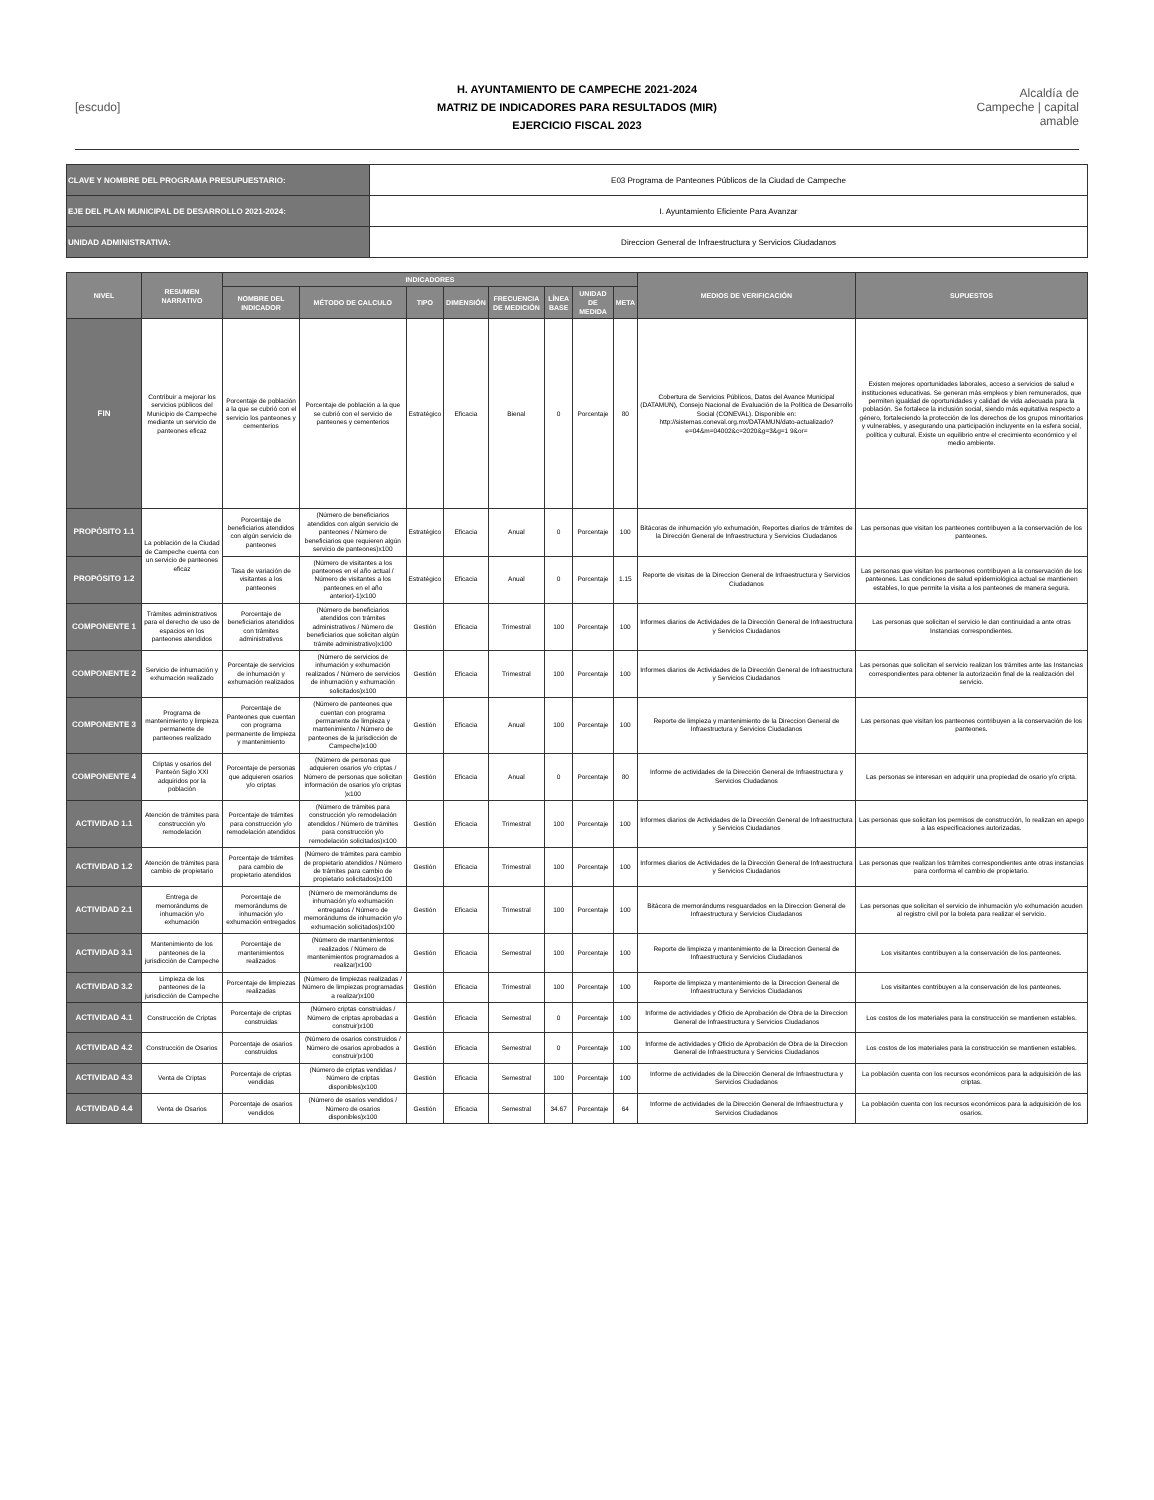[escudo]
H. AYUNTAMIENTO DE CAMPECHE 2021-2024
MATRIZ DE INDICADORES PARA RESULTADOS (MIR)
EJERCICIO FISCAL 2023
Alcaldía de Campeche | capital amable
| CLAVE Y NOMBRE DEL PROGRAMA PRESUPUESTARIO: | E03 Programa de Panteones Públicos de la Ciudad de Campeche |
| EJE DEL PLAN MUNICIPAL DE DESARROLLO 2021-2024: | I. Ayuntamiento Eficiente Para Avanzar |
| UNIDAD ADMINISTRATIVA: | Direccion General de Infraestructura y Servicios Ciudadanos |
| NIVEL | RESUMEN NARRATIVO | INDICADORES | | | | | | | | MEDIOS DE VERIFICACIÓN | SUPUESTOS |
| --- | --- | --- | --- | --- | --- | --- | --- | --- | --- | --- | --- |
| | | NOMBRE DEL INDICADOR | MÉTODO DE CALCULO | TIPO | DIMENSIÓN | FRECUENCIA DE MEDICIÓN | LÍNEA BASE | UNIDAD DE MEDIDA | META | | |
| FIN | Contribuir a mejorar los servicios públicos del Municipio de Campeche mediante un servicio de panteones eficaz | Porcentaje de población a la que se cubrió con el servicio los panteones y cementerios | Porcentaje de población a la que se cubrió con el servicio de panteones y cementerios | Estratégico | Eficacia | Bienal | 0 | Porcentaje | 80 | Cobertura de Servicios Públicos, Datos del Avance Municipal (DATAMUN), Consejo Nacional de Evaluación de la Política de Desarrollo Social (CONEVAL). Disponible en: http://sistemas.coneval.org.mx/DATAMUN/dato-actualizado?e=04&m=04002&c=2020&g=3&g=1 9&or= | Existen mejores oportunidades laborales, acceso a servicios de salud e instituciones educativas. Se generan más empleos y bien remunerados, que permiten igualdad de oportunidades y calidad de vida adecuada para la población. Se fortalece la inclusión social, siendo más equitativa respecto a género, fortaleciendo la protección de los derechos de los grupos minoritarios y vulnerables, y asegurando una participación incluyente en la esfera social, política y cultural. Existe un equilibrio entre el crecimiento económico y el medio ambiente. |
| PROPÓSITO 1.1 | La población de la Ciudad de Campeche cuenta con un servicio de panteones eficaz | Porcentaje de beneficiarios atendidos con algún servicio de panteones | (Número de beneficiarios atendidos con algún servicio de panteones / Número de beneficiarios que requieren algún servicio de panteones)x100 | Estratégico | Eficacia | Anual | 0 | Porcentaje | 100 | Bitácoras de inhumación y/o exhumación, Reportes diarios de trámites de la Dirección General de Infraestructura y Servicios Ciudadanos | Las personas que visitan los panteones contribuyen a la conservación de los panteones. |
| PROPÓSITO 1.2 | | Tasa de variación de visitantes a los panteones | (Número de visitantes a los panteones en el año actual / Número de visitantes a los panteones en el año anterior)-1)x100 | Estratégico | Eficacia | Anual | 0 | Porcentaje | 1.15 | Reporte de visitas de la Direccion General de Infraestructura y Servicios Ciudadanos | Las personas que visitan los panteones contribuyen a la conservación de los panteones. Las condiciones de salud epidemiológica actual se mantienen estables, lo que permite la visita a los panteones de manera segura. |
| COMPONENTE 1 | Trámites administrativos para el derecho de uso de espacios en los panteones atendidos | Porcentaje de beneficiarios atendidos con trámites administrativos | (Número de beneficiarios atendidos con trámites administrativos / Número de beneficiarios que solicitan algún trámite administrativo)x100 | Gestión | Eficacia | Trimestral | 100 | Porcentaje | 100 | Informes diarios de Actividades de la Dirección General de Infraestructura y Servicios Ciudadanos | Las personas que solicitan el servicio le dan continuidad a ante otras Instancias correspondientes. |
| COMPONENTE 2 | Servicio de inhumación y exhumación realizado | Porcentaje de servicios de inhumación y exhumación realizados | (Número de servicios de inhumación y exhumación realizados / Número de servicios de inhumación y exhumación solicitados)x100 | Gestión | Eficacia | Trimestral | 100 | Porcentaje | 100 | Informes diarios de Actividades de la Dirección General de Infraestructura y Servicios Ciudadanos | Las personas que solicitan el servicio realizan los trámites ante las Instancias correspondientes para obtener la autorización final de la realización del servicio. |
| COMPONENTE 3 | Programa de mantenimiento y limpieza permanente de panteones realizado | Porcentaje de Panteones que cuentan con programa permanente de limpieza y mantenimiento | (Número de panteones que cuentan con programa permanente de limpieza y mantenimiento / Número de panteones de la jurisdicción de Campeche)x100 | Gestión | Eficacia | Anual | 100 | Porcentaje | 100 | Reporte de limpieza y mantenimiento de la Direccion General de Infraestructura y Servicios Ciudadanos | Las personas que visitan los panteones contribuyen a la conservación de los panteones. |
| COMPONENTE 4 | Criptas y osarios del Panteón Siglo XXI adquiridos por la población | Porcentaje de personas que adquieren osarios y/o criptas | (Número de personas que adquieren osarios y/o criptas / Número de personas que solicitan información de osarios y/o criptas )x100 | Gestión | Eficacia | Anual | 0 | Porcentaje | 80 | Informe de actividades de la Dirección General de Infraestructura y Servicios Ciudadanos | Las personas se interesan en adquirir una propiedad de osario y/o cripta. |
| ACTIVIDAD 1.1 | Atención de trámites para construcción y/o remodelación | Porcentaje de trámites para construcción y/o remodelación atendidos | (Número de trámites para construcción y/o remodelación atendidos / Número de trámites para construcción y/o remodelación solicitados)x100 | Gestión | Eficacia | Trimestral | 100 | Porcentaje | 100 | Informes diarios de Actividades de la Dirección General de Infraestructura y Servicios Ciudadanos | Las personas que solicitan los permisos de construcción, lo realizan en apego a las especificaciones autorizadas. |
| ACTIVIDAD 1.2 | Atención de trámites para cambio de propietario | Porcentaje de trámites para cambio de propietario atendidos | (Número de trámites para cambio de propietario atendidos / Número de trámites para cambio de propietario solicitados)x100 | Gestión | Eficacia | Trimestral | 100 | Porcentaje | 100 | Informes diarios de Actividades de la Dirección General de Infraestructura y Servicios Ciudadanos | Las personas que realizan los trámites correspondientes ante otras instancias para conforma el cambio de propietario. |
| ACTIVIDAD 2.1 | Entrega de memorándums de inhumación y/o exhumación | Porcentaje de memorándums de inhumación y/o exhumación entregados | (Número de memorándums de inhumación y/o exhumación entregados / Número de memorándums de inhumación y/o exhumación solicitados)x100 | Gestión | Eficacia | Trimestral | 100 | Porcentaje | 100 | Bitácora de memorándums resguardados en la Direccion General de Infraestructura y Servicios Ciudadanos | Las personas que solicitan el servicio de inhumación y/o exhumación acuden al registro civil por la boleta para realizar el servicio. |
| ACTIVIDAD 3.1 | Mantenimiento de los panteones de la jurisdicción de Campeche | Porcentaje de mantenimientos realizados | (Número de mantenimientos realizados / Número de mantenimientos programados a realizar)x100 | Gestión | Eficacia | Semestral | 100 | Porcentaje | 100 | Reporte de limpieza y mantenimiento de la Direccion General de Infraestructura y Servicios Ciudadanos | Los visitantes contribuyen a la conservación de los panteones. |
| ACTIVIDAD 3.2 | Limpieza de los panteones de la jurisdicción de Campeche | Porcentaje de limpiezas realizadas | (Número de limpiezas realizadas / Número de limpiezas programadas a realizar)x100 | Gestión | Eficacia | Trimestral | 100 | Porcentaje | 100 | Reporte de limpieza y mantenimiento de la Direccion General de Infraestructura y Servicios Ciudadanos | Los visitantes contribuyen a la conservación de los panteones. |
| ACTIVIDAD 4.1 | Construcción de Criptas | Porcentaje de criptas construidas | (Número criptas construidas / Número de criptas aprobadas a construir)x100 | Gestión | Eficacia | Semestral | 0 | Porcentaje | 100 | Informe de actividades y Oficio de Aprobación de Obra de la Direccion General de Infraestructura y Servicios Ciudadanos | Los costos de los materiales para la construcción se mantienen estables. |
| ACTIVIDAD 4.2 | Construcción de Osarios | Porcentaje de osarios construidos | (Número de osarios construidos / Número de osarios aprobados a construir)x100 | Gestión | Eficacia | Semestral | 0 | Porcentaje | 100 | Informe de actividades y Oficio de Aprobación de Obra de la Direccion General de Infraestructura y Servicios Ciudadanos | Los costos de los materiales para la construcción se mantienen estables. |
| ACTIVIDAD 4.3 | Venta de Criptas | Porcentaje de criptas vendidas | (Número de criptas vendidas / Número de criptas disponibles)x100 | Gestión | Eficacia | Semestral | 100 | Porcentaje | 100 | Informe de actividades de la Dirección General de Infraestructura y Servicios Ciudadanos | La población cuenta con los recursos económicos para la adquisición de las criptas. |
| ACTIVIDAD 4.4 | Venta de Osarios | Porcentaje de osarios vendidos | (Número de osarios vendidos / Número de osarios disponibles)x100 | Gestión | Eficacia | Semestral | 34.67 | Porcentaje | 64 | Informe de actividades de la Dirección General de Infraestructura y Servicios Ciudadanos | La población cuenta con los recursos económicos para la adquisición de los osarios. |